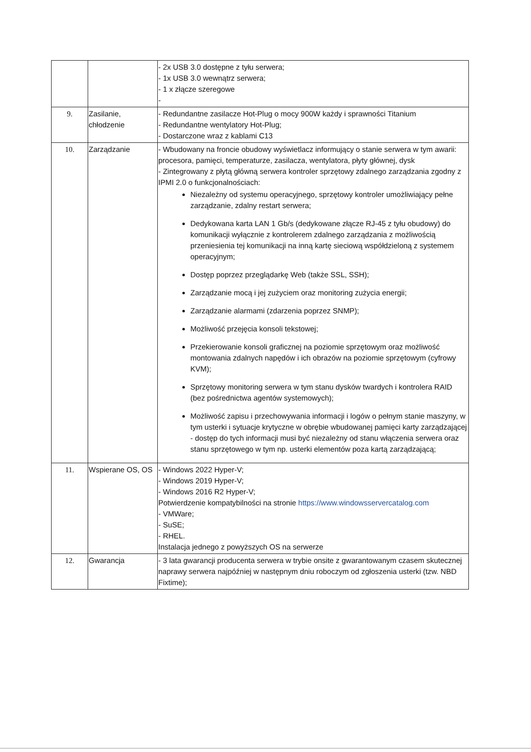| | | - 2x USB 3.0 dostępne z tyłu serwera; - 1x USB 3.0 wewnątrz serwera; - 1 x złącze szeregowe - |
| 9. | Zasilanie, chłodzenie | - Redundantne zasilacze Hot-Plug o mocy 900W każdy i sprawności Titanium - Redundantne wentylatory Hot-Plug; - Dostarczone wraz z kablami C13 |
| 10. | Zarządzanie | - Wbudowany na froncie obudowy wyświetlacz informujący o stanie serwera w tym awarii: procesora, pamięci, temperaturze, zasilacza, wentylatora, płyty głównej, dysk - Zintegrowany z płytą główną serwera kontroler sprzętowy zdalnego zarządzania zgodny z IPMI 2.0 o funkcjonalnościach: Niezależny od systemu operacyjnego, sprzętowy kontroler umożliwiający pełne zarządzanie, zdalny restart serwera; Dedykowana karta LAN 1 Gb/s (dedykowane złącze RJ-45 z tyłu obudowy) do komunikacji wyłącznie z kontrolerem zdalnego zarządzania z możliwością przeniesienia tej komunikacji na inną kartę sieciową współdzieloną z systemem operacyjnym; Dostęp poprzez przeglądarkę Web (także SSL, SSH); Zarządzanie mocą i jej zużyciem oraz monitoring zużycia energii; Zarządzanie alarmami (zdarzenia poprzez SNMP); Możliwość przejęcia konsoli tekstowej; Przekierowanie konsoli graficznej na poziomie sprzętowym oraz możliwość montowania zdalnych napędów i ich obrazów na poziomie sprzętowym (cyfrowy KVM); Sprzętowy monitoring serwera w tym stanu dysków twardych i kontrolera RAID (bez pośrednictwa agentów systemowych); Możliwość zapisu i przechowywania informacji i logów o pełnym stanie maszyny, w tym usterki i sytuacje krytyczne w obrębie wbudowanej pamięci karty zarządzającej - dostęp do tych informacji musi być niezależny od stanu włączenia serwera oraz stanu sprzętowego w tym np. usterki elementów poza kartą zarządzającą; |
| 11. | Wspierane OS, OS | - Windows 2022 Hyper-V; - Windows 2019 Hyper-V; - Windows 2016 R2 Hyper-V; Potwierdzenie kompatybilności na stronie https://www.windowsservercatalog.com - VMWare; - SuSE; - RHEL. Instalacja jednego z powyższych OS na serwerze |
| 12. | Gwarancja | - 3 lata gwarancji producenta serwera w trybie onsite z gwarantowanym czasem skutecznej naprawy serwera najpóźniej w następnym dniu roboczym od zgłoszenia usterki (tzw. NBD Fixtime); |